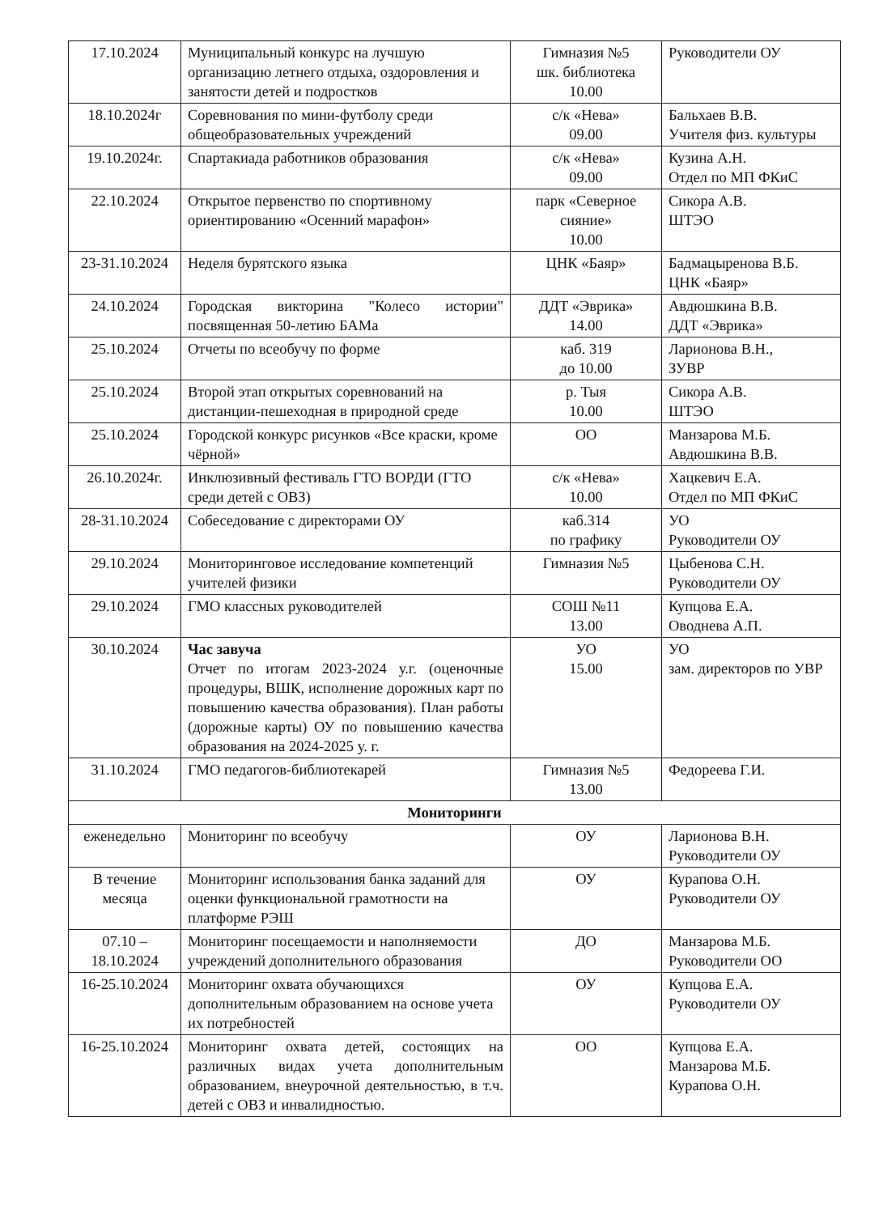| 17.10.2024 | Муниципальный конкурс на лучшую организацию летнего отдыха, оздоровления и занятости детей и подростков | Гимназия №5 шк. библиотека 10.00 | Руководители ОУ |
| 18.10.2024г | Соревнования по мини-футболу среди общеобразовательных учреждений | с/к «Нева» 09.00 | Бальхаев В.В. Учителя физ. культуры |
| 19.10.2024г. | Спартакиада работников образования | с/к «Нева» 09.00 | Кузина А.Н. Отдел по МП ФКиС |
| 22.10.2024 | Открытое первенство по спортивному ориентированию «Осенний марафон» | парк «Северное сияние» 10.00 | Сикора А.В. ШТЭО |
| 23-31.10.2024 | Неделя бурятского языка | ЦНК «Баяр» | Бадмацыренова В.Б. ЦНК «Баяр» |
| 24.10.2024 | Городская викторина "Колесо истории" посвященная 50-летию БАМа | ДДТ «Эврика» 14.00 | Авдюшкина В.В. ДДТ «Эврика» |
| 25.10.2024 | Отчеты по всеобучу по форме | каб. 319 до 10.00 | Ларионова В.Н., ЗУВР |
| 25.10.2024 | Второй этап открытых соревнований на дистанции-пешеходная в природной среде | р. Тыя 10.00 | Сикора А.В. ШТЭО |
| 25.10.2024 | Городской конкурс рисунков «Все краски, кроме чёрной» | ОО | Манзарова М.Б. Авдюшкина В.В. |
| 26.10.2024г. | Инклюзивный фестиваль ГТО ВОРДИ (ГТО среди детей с ОВЗ) | с/к «Нева» 10.00 | Хацкевич Е.А. Отдел по МП ФКиС |
| 28-31.10.2024 | Собеседование с директорами ОУ | каб.314 по графику | УО Руководители ОУ |
| 29.10.2024 | Мониторинговое исследование компетенций учителей физики | Гимназия №5 | Цыбенова С.Н. Руководители ОУ |
| 29.10.2024 | ГМО классных руководителей | СОШ №11 13.00 | Купцова Е.А. Оводнева А.П. |
| 30.10.2024 | Час завуча Отчет по итогам 2023-2024 у.г. (оценочные процедуры, ВШК, исполнение дорожных карт по повышению качества образования). План работы (дорожные карты) ОУ по повышению качества образования на 2024-2025 у. г. | УО 15.00 | УО зам. директоров по УВР |
| 31.10.2024 | ГМО педагогов-библиотекарей | Гимназия №5 13.00 | Федореева Г.И. |
| Мониторинги | | | |
| еженедельно | Мониторинг по всеобучу | ОУ | Ларионова В.Н. Руководители ОУ |
| В течение месяца | Мониторинг использования банка заданий для оценки функциональной грамотности на платформе РЭШ | ОУ | Курапова О.Н. Руководители ОУ |
| 07.10 – 18.10.2024 | Мониторинг посещаемости и наполняемости учреждений дополнительного образования | ДО | Манзарова М.Б. Руководители ОО |
| 16-25.10.2024 | Мониторинг охвата обучающихся дополнительным образованием на основе учета их потребностей | ОУ | Купцова Е.А. Руководители ОУ |
| 16-25.10.2024 | Мониторинг охвата детей, состоящих на различных видах учета дополнительным образованием, внеурочной деятельностью, в т.ч. детей с ОВЗ и инвалидностью. | ОО | Купцова Е.А. Манзарова М.Б. Курапова О.Н. |